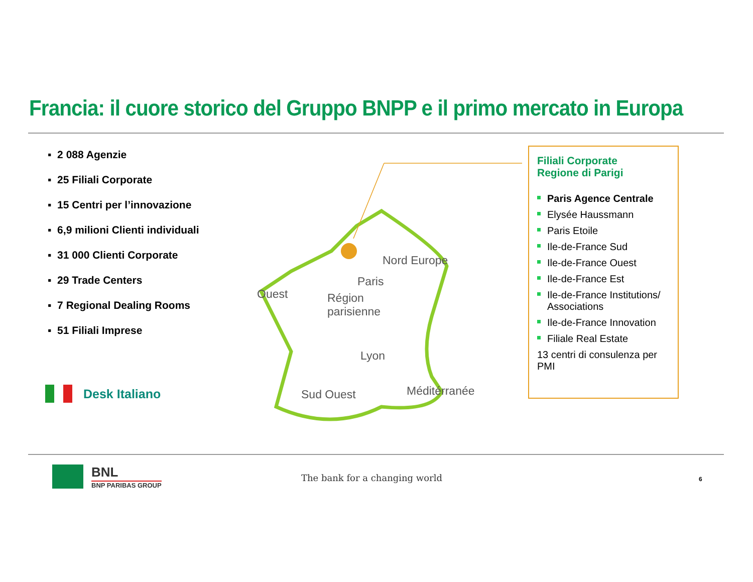Francia: il cuore storico del Gruppo BNPP e il primo mercato in Europa
▪ 2 088 Agenzie
▪ 25 Filiali Corporate
▪ 15 Centri per l’innovazione
▪ 6,9 milioni Clienti individuali
▪ 31 000 Clienti Corporate
▪ 29 Trade Centers
▪ 7 Regional Dealing Rooms
▪ 51 Filiali Imprese
Desk Italiano
Nord Europe
Paris
Ouest
Région
parisienne
Lyon
Sud Ouest Méditérranée
Filiali Corporate
Regione di Parigi
Paris Agence Centrale
Elysée Haussmann
Paris Etoile
Ile-de-France Sud
Ile-de-France Ouest
Ile-de-France Est
Ile-de-France Institutions/ Associations
Ile-de-France Innovation
Filiale Real Estate
13 centri di consulenza per PMI
BNL
BNP PARIBAS GROUP
The bank for a changing world 6